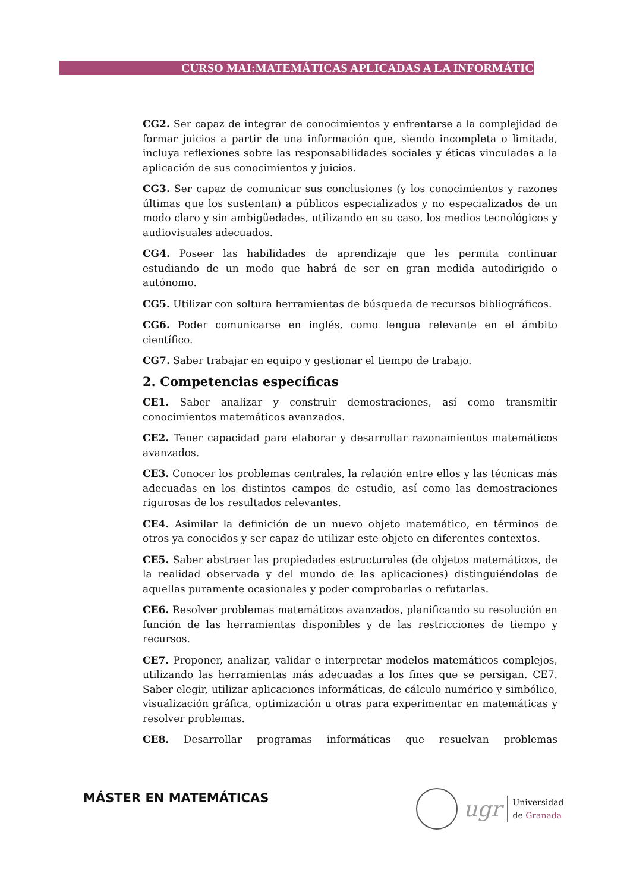CURSO MAI:MATEMÁTICAS APLICADAS A LA INFORMÁTICA
CG2. Ser capaz de integrar de conocimientos y enfrentarse a la complejidad de formar juicios a partir de una información que, siendo incompleta o limitada, incluya reflexiones sobre las responsabilidades sociales y éticas vinculadas a la aplicación de sus conocimientos y juicios.
CG3. Ser capaz de comunicar sus conclusiones (y los conocimientos y razones últimas que los sustentan) a públicos especializados y no especializados de un modo claro y sin ambigüedades, utilizando en su caso, los medios tecnológicos y audiovisuales adecuados.
CG4. Poseer las habilidades de aprendizaje que les permita continuar estudiando de un modo que habrá de ser en gran medida autodirigido o autónomo.
CG5. Utilizar con soltura herramientas de búsqueda de recursos bibliográficos.
CG6. Poder comunicarse en inglés, como lengua relevante en el ámbito científico.
CG7. Saber trabajar en equipo y gestionar el tiempo de trabajo.
2. Competencias específicas
CE1. Saber analizar y construir demostraciones, así como transmitir conocimientos matemáticos avanzados.
CE2. Tener capacidad para elaborar y desarrollar razonamientos matemáticos avanzados.
CE3. Conocer los problemas centrales, la relación entre ellos y las técnicas más adecuadas en los distintos campos de estudio, así como las demostraciones rigurosas de los resultados relevantes.
CE4. Asimilar la definición de un nuevo objeto matemático, en términos de otros ya conocidos y ser capaz de utilizar este objeto en diferentes contextos.
CE5. Saber abstraer las propiedades estructurales (de objetos matemáticos, de la realidad observada y del mundo de las aplicaciones) distinguiéndolas de aquellas puramente ocasionales y poder comprobarlas o refutarlas.
CE6. Resolver problemas matemáticos avanzados, planificando su resolución en función de las herramientas disponibles y de las restricciones de tiempo y recursos.
CE7. Proponer, analizar, validar e interpretar modelos matemáticos complejos, utilizando las herramientas más adecuadas a los fines que se persigan. CE7. Saber elegir, utilizar aplicaciones informáticas, de cálculo numérico y simbólico, visualización gráfica, optimización u otras para experimentar en matemáticas y resolver problemas.
CE8. Desarrollar programas informáticas que resuelvan problemas
MÁSTER EN MATEMÁTICAS
ugr
Universidad
de Granada